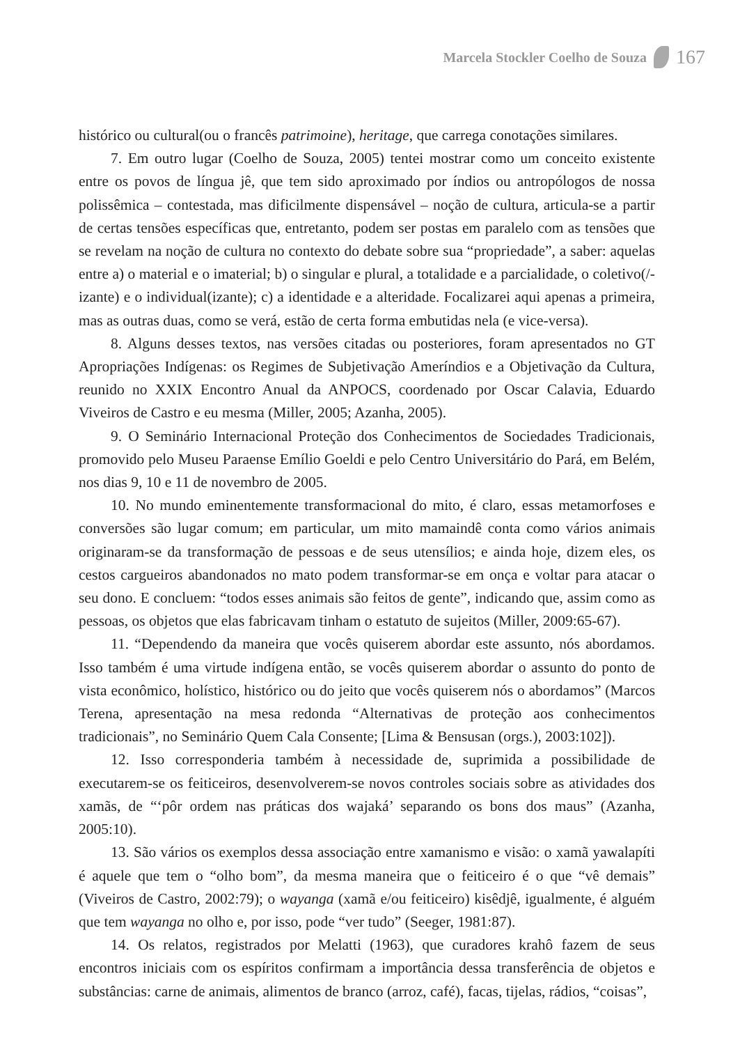Marcela Stockler Coelho de Souza 167
histórico ou cultural(ou o francês patrimoine), heritage, que carrega conotações similares.
7. Em outro lugar (Coelho de Souza, 2005) tentei mostrar como um conceito existente entre os povos de língua jê, que tem sido aproximado por índios ou antropólogos de nossa polissêmica – contestada, mas dificilmente dispensável – noção de cultura, articula-se a partir de certas tensões específicas que, entretanto, podem ser postas em paralelo com as tensões que se revelam na noção de cultura no contexto do debate sobre sua “propriedade”, a saber: aquelas entre a) o material e o imaterial; b) o singular e plural, a totalidade e a parcialidade, o coletivo(/-izante) e o individual(izante); c) a identidade e a alteridade. Focalizarei aqui apenas a primeira, mas as outras duas, como se verá, estão de certa forma embutidas nela (e vice-versa).
8. Alguns desses textos, nas versões citadas ou posteriores, foram apresentados no GT Apropriações Indígenas: os Regimes de Subjetivação Ameríndios e a Objetivação da Cultura, reunido no XXIX Encontro Anual da ANPOCS, coordenado por Oscar Calavia, Eduardo Viveiros de Castro e eu mesma (Miller, 2005; Azanha, 2005).
9. O Seminário Internacional Proteção dos Conhecimentos de Sociedades Tradicionais, promovido pelo Museu Paraense Emílio Goeldi e pelo Centro Universitário do Pará, em Belém, nos dias 9, 10 e 11 de novembro de 2005.
10. No mundo eminentemente transformacional do mito, é claro, essas metamorfoses e conversões são lugar comum; em particular, um mito mamaindê conta como vários animais originaram-se da transformação de pessoas e de seus utensílios; e ainda hoje, dizem eles, os cestos cargueiros abandonados no mato podem transformar-se em onça e voltar para atacar o seu dono. E concluem: “todos esses animais são feitos de gente”, indicando que, assim como as pessoas, os objetos que elas fabricavam tinham o estatuto de sujeitos (Miller, 2009:65-67).
11. “Dependendo da maneira que vocês quiserem abordar este assunto, nós abordamos. Isso também é uma virtude indígena então, se vocês quiserem abordar o assunto do ponto de vista econômico, holístico, histórico ou do jeito que vocês quiserem nós o abordamos” (Marcos Terena, apresentação na mesa redonda “Alternativas de proteção aos conhecimentos tradicionais”, no Seminário Quem Cala Consente; [Lima & Bensusan (orgs.), 2003:102]).
12. Isso corresponderia também à necessidade de, suprimida a possibilidade de executarem-se os feiticeiros, desenvolverem-se novos controles sociais sobre as atividades dos xamãs, de “‘pôr ordem nas práticas dos wajaká’ separando os bons dos maus” (Azanha, 2005:10).
13. São vários os exemplos dessa associação entre xamanismo e visão: o xamã yawalapíti é aquele que tem o “olho bom”, da mesma maneira que o feiticeiro é o que “vê demais” (Viveiros de Castro, 2002:79); o wayanga (xamã e/ou feiticeiro) kisêdjê, igualmente, é alguém que tem wayanga no olho e, por isso, pode “ver tudo” (Seeger, 1981:87).
14. Os relatos, registrados por Melatti (1963), que curadores krahô fazem de seus encontros iniciais com os espíritos confirmam a importância dessa transferência de objetos e substâncias: carne de animais, alimentos de branco (arroz, café), facas, tijelas, rádios, “coisas”,